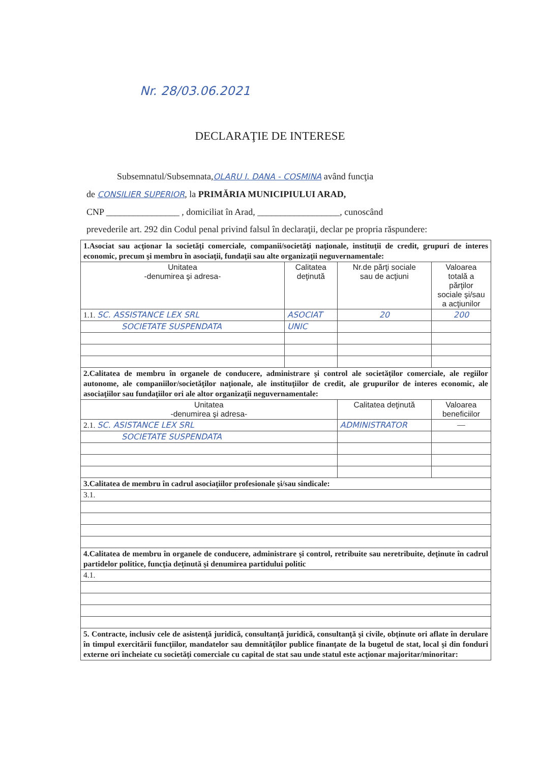Nr. 28/03.06.2021
DECLARAŢIE DE INTERESE
Subsemnatul/Subsemnata,OLARU I. DANA - COSMINA având funcţia
de CONSILIER SUPERIOR, la PRIMĂRIA MUNICIPIULUI ARAD,
CNP ________________ , domiciliat în Arad, __________________, cunoscând
prevederile art. 292 din Codul penal privind falsul în declaraţii, declar pe propria răspundere:
| 1.Asociat sau acţionar la societăţi comerciale, companii/societăţi naţionale, instituţii de credit, grupuri de interes economic, precum şi membru în asociaţii, fundaţii sau alte organizaţii neguvernamentale: | | | |
| Unitatea -denumirea şi adresa- | Calitatea deţinută | Nr.de părţi sociale sau de acţiuni | Valoarea totală a părţilor sociale şi/sau a acţiunilor |
| 1.1. SC. ASSISTANCE LEX SRL | ASOCIAT | 20 | 200 |
| SOCIETATE SUSPENDATA | UNIC | | |
| 2.Calitatea de membru în organele de conducere, administrare şi control ale societăţilor comerciale, ale regiilor autonome, ale companiilor/societăţilor naţionale, ale instituţiilor de credit, ale grupurilor de interes economic, ale asociaţiilor sau fundaţiilor ori ale altor organizaţii neguvernamentale: | | | |
| Unitatea -denumirea şi adresa- | | Calitatea deţinută | Valoarea beneficiilor |
| 2.1. SC. ASISTANCE LEX SRL | | ADMINISTRATOR | — |
| SOCIETATE SUSPENDATA | | | |
| 3.Calitatea de membru în cadrul asociaţiilor profesionale şi/sau sindicale: | | | |
| 3.1. | | | |
| 4.Calitatea de membru în organele de conducere, administrare şi control, retribuite sau neretribuite, deţinute în cadrul partidelor politice, funcţia deţinută şi denumirea partidului politic | | | |
| 4.1. | | | |
| 5. Contracte, inclusiv cele de asistenţă juridică, consultanţă juridică, consultanţă şi civile, obţinute ori aflate în derulare în timpul exercitării funcţiilor, mandatelor sau demnităţilor publice finanţate de la bugetul de stat, local şi din fonduri externe ori încheiate cu societăţi comerciale cu capital de stat sau unde statul este acţionar majoritar/minoritar: | | | |